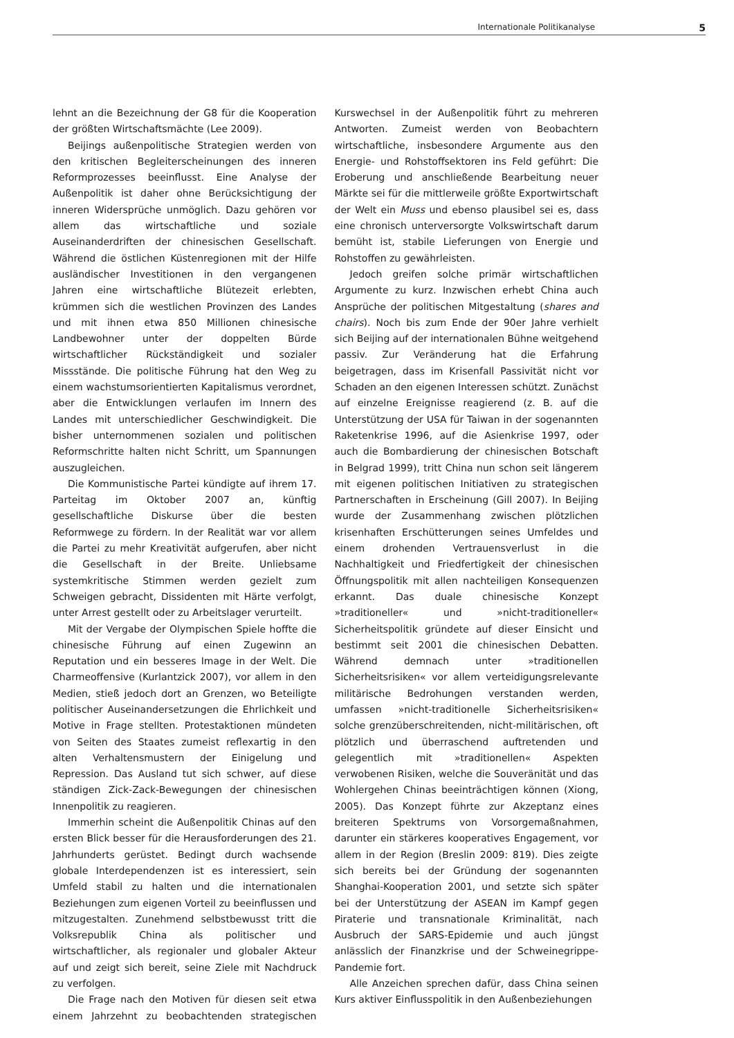Internationale Politikanalyse 5
lehnt an die Bezeichnung der G8 für die Kooperation der größten Wirtschaftsmächte (Lee 2009).
Beijings außenpolitische Strategien werden von den kritischen Begleiterscheinungen des inneren Reformprozesses beeinflusst. Eine Analyse der Außenpolitik ist daher ohne Berücksichtigung der inneren Widersprüche unmöglich. Dazu gehören vor allem das wirtschaftliche und soziale Auseinanderdriften der chinesischen Gesellschaft. Während die östlichen Küstenregionen mit der Hilfe ausländischer Investitionen in den vergangenen Jahren eine wirtschaftliche Blütezeit erlebten, krümmen sich die westlichen Provinzen des Landes und mit ihnen etwa 850 Millionen chinesische Landbewohner unter der doppelten Bürde wirtschaftlicher Rückständigkeit und sozialer Missstände. Die politische Führung hat den Weg zu einem wachstumsorientierten Kapitalismus verordnet, aber die Entwicklungen verlaufen im Innern des Landes mit unterschiedlicher Geschwindigkeit. Die bisher unternommenen sozialen und politischen Reformschritte halten nicht Schritt, um Spannungen auszugleichen.
Die Kommunistische Partei kündigte auf ihrem 17. Parteitag im Oktober 2007 an, künftig gesellschaftliche Diskurse über die besten Reformwege zu fördern. In der Realität war vor allem die Partei zu mehr Kreativität aufgerufen, aber nicht die Gesellschaft in der Breite. Unliebsame systemkritische Stimmen werden gezielt zum Schweigen gebracht, Dissidenten mit Härte verfolgt, unter Arrest gestellt oder zu Arbeitslager verurteilt.
Mit der Vergabe der Olympischen Spiele hoffte die chinesische Führung auf einen Zugewinn an Reputation und ein besseres Image in der Welt. Die Charmeoffensive (Kurlantzick 2007), vor allem in den Medien, stieß jedoch dort an Grenzen, wo Beteiligte politischer Auseinandersetzungen die Ehrlichkeit und Motive in Frage stellten. Protestaktionen mündeten von Seiten des Staates zumeist reflexartig in den alten Verhaltensmustern der Einigelung und Repression. Das Ausland tut sich schwer, auf diese ständigen Zick-Zack-Bewegungen der chinesischen Innenpolitik zu reagieren.
Immerhin scheint die Außenpolitik Chinas auf den ersten Blick besser für die Herausforderungen des 21. Jahrhunderts gerüstet. Bedingt durch wachsende globale Interdependenzen ist es interessiert, sein Umfeld stabil zu halten und die internationalen Beziehungen zum eigenen Vorteil zu beeinflussen und mitzugestalten. Zunehmend selbstbewusst tritt die Volksrepublik China als politischer und wirtschaftlicher, als regionaler und globaler Akteur auf und zeigt sich bereit, seine Ziele mit Nachdruck zu verfolgen.
Die Frage nach den Motiven für diesen seit etwa einem Jahrzehnt zu beobachtenden strategischen Kurswechsel in der Außenpolitik führt zu mehreren Antworten. Zumeist werden von Beobachtern wirtschaftliche, insbesondere Argumente aus den Energie- und Rohstoffsektoren ins Feld geführt: Die Eroberung und anschließende Bearbeitung neuer Märkte sei für die mittlerweile größte Exportwirtschaft der Welt ein Muss und ebenso plausibel sei es, dass eine chronisch unterversorgte Volkswirtschaft darum bemüht ist, stabile Lieferungen von Energie und Rohstoffen zu gewährleisten.
Jedoch greifen solche primär wirtschaftlichen Argumente zu kurz. Inzwischen erhebt China auch Ansprüche der politischen Mitgestaltung (shares and chairs). Noch bis zum Ende der 90er Jahre verhielt sich Beijing auf der internationalen Bühne weitgehend passiv. Zur Veränderung hat die Erfahrung beigetragen, dass im Krisenfall Passivität nicht vor Schaden an den eigenen Interessen schützt. Zunächst auf einzelne Ereignisse reagierend (z. B. auf die Unterstützung der USA für Taiwan in der sogenannten Raketenkrise 1996, auf die Asienkrise 1997, oder auch die Bombardierung der chinesischen Botschaft in Belgrad 1999), tritt China nun schon seit längerem mit eigenen politischen Initiativen zu strategischen Partnerschaften in Erscheinung (Gill 2007). In Beijing wurde der Zusammenhang zwischen plötzlichen krisenhaften Erschütterungen seines Umfeldes und einem drohenden Vertrauensverlust in die Nachhaltigkeit und Friedfertigkeit der chinesischen Öffnungspolitik mit allen nachteiligen Konsequenzen erkannt. Das duale chinesische Konzept »traditioneller« und »nicht-traditioneller« Sicherheitspolitik gründete auf dieser Einsicht und bestimmt seit 2001 die chinesischen Debatten. Während demnach unter »traditionellen Sicherheitsrisiken« vor allem verteidigungsrelevante militärische Bedrohungen verstanden werden, umfassen »nicht-traditionelle Sicherheitsrisiken« solche grenzüberschreitenden, nicht-militärischen, oft plötzlich und überraschend auftretenden und gelegentlich mit »traditionellen« Aspekten verwobenen Risiken, welche die Souveränität und das Wohlergehen Chinas beeinträchtigen können (Xiong, 2005). Das Konzept führte zur Akzeptanz eines breiteren Spektrums von Vorsorgemaßnahmen, darunter ein stärkeres kooperatives Engagement, vor allem in der Region (Breslin 2009: 819). Dies zeigte sich bereits bei der Gründung der sogenannten Shanghai-Kooperation 2001, und setzte sich später bei der Unterstützung der ASEAN im Kampf gegen Piraterie und transnationale Kriminalität, nach Ausbruch der SARS-Epidemie und auch jüngst anlässlich der Finanzkrise und der Schweinegrippe-Pandemie fort.
Alle Anzeichen sprechen dafür, dass China seinen Kurs aktiver Einflusspolitik in den Außenbeziehungen